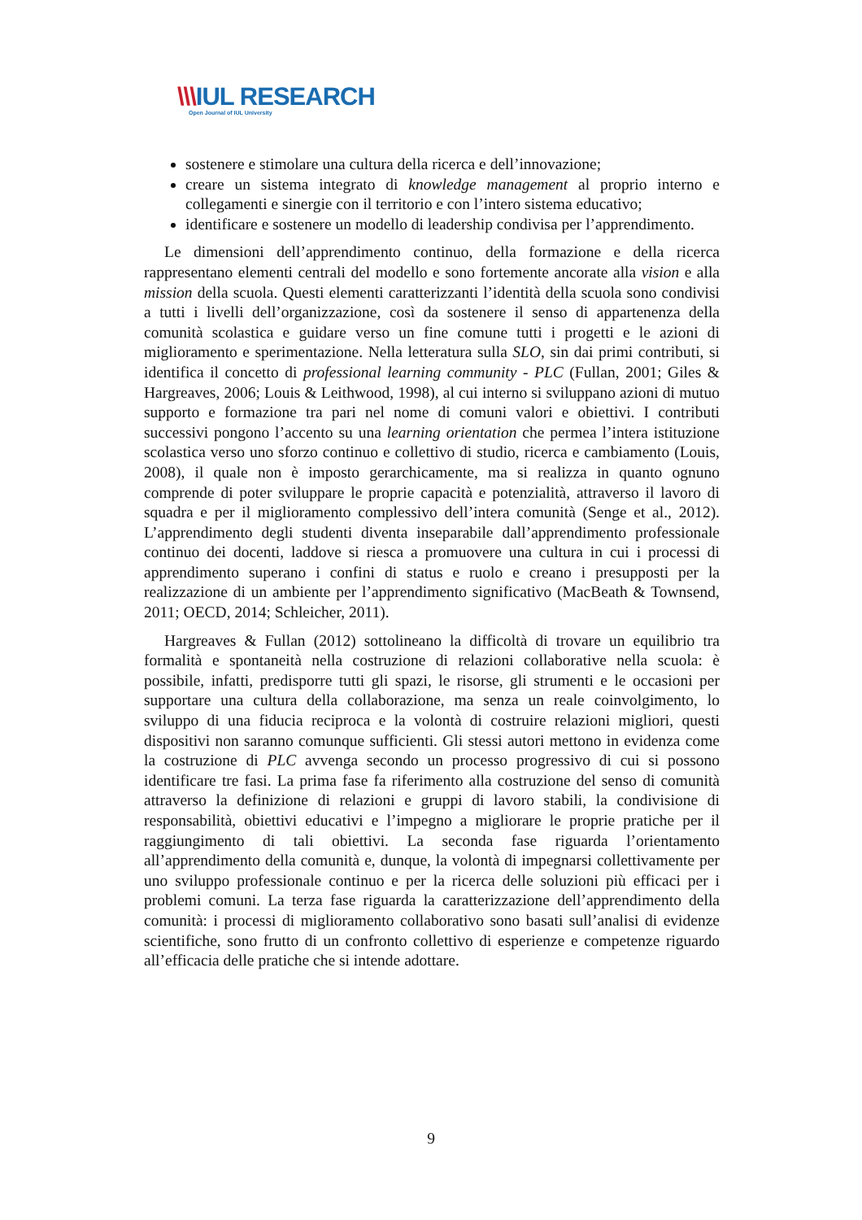\\\IUL RESEARCH
Open Journal of IUL University
sostenere e stimolare una cultura della ricerca e dell’innovazione;
creare un sistema integrato di knowledge management al proprio interno e collegamenti e sinergie con il territorio e con l’intero sistema educativo;
identificare e sostenere un modello di leadership condivisa per l’apprendimento.
Le dimensioni dell’apprendimento continuo, della formazione e della ricerca rappresentano elementi centrali del modello e sono fortemente ancorate alla vision e alla mission della scuola. Questi elementi caratterizzanti l’identità della scuola sono condivisi a tutti i livelli dell’organizzazione, così da sostenere il senso di appartenenza della comunità scolastica e guidare verso un fine comune tutti i progetti e le azioni di miglioramento e sperimentazione. Nella letteratura sulla SLO, sin dai primi contributi, si identifica il concetto di professional learning community - PLC (Fullan, 2001; Giles & Hargreaves, 2006; Louis & Leithwood, 1998), al cui interno si sviluppano azioni di mutuo supporto e formazione tra pari nel nome di comuni valori e obiettivi. I contributi successivi pongono l’accento su una learning orientation che permea l’intera istituzione scolastica verso uno sforzo continuo e collettivo di studio, ricerca e cambiamento (Louis, 2008), il quale non è imposto gerarchicamente, ma si realizza in quanto ognuno comprende di poter sviluppare le proprie capacità e potenzialità, attraverso il lavoro di squadra e per il miglioramento complessivo dell’intera comunità (Senge et al., 2012). L’apprendimento degli studenti diventa inseparabile dall’apprendimento professionale continuo dei docenti, laddove si riesca a promuovere una cultura in cui i processi di apprendimento superano i confini di status e ruolo e creano i presupposti per la realizzazione di un ambiente per l’apprendimento significativo (MacBeath & Townsend, 2011; OECD, 2014; Schleicher, 2011).
Hargreaves & Fullan (2012) sottolineano la difficoltà di trovare un equilibrio tra formalità e spontaneità nella costruzione di relazioni collaborative nella scuola: è possibile, infatti, predisporre tutti gli spazi, le risorse, gli strumenti e le occasioni per supportare una cultura della collaborazione, ma senza un reale coinvolgimento, lo sviluppo di una fiducia reciproca e la volontà di costruire relazioni migliori, questi dispositivi non saranno comunque sufficienti. Gli stessi autori mettono in evidenza come la costruzione di PLC avvenga secondo un processo progressivo di cui si possono identificare tre fasi. La prima fase fa riferimento alla costruzione del senso di comunità attraverso la definizione di relazioni e gruppi di lavoro stabili, la condivisione di responsabilità, obiettivi educativi e l’impegno a migliorare le proprie pratiche per il raggiungimento di tali obiettivi. La seconda fase riguarda l’orientamento all’apprendimento della comunità e, dunque, la volontà di impegnarsi collettivamente per uno sviluppo professionale continuo e per la ricerca delle soluzioni più efficaci per i problemi comuni. La terza fase riguarda la caratterizzazione dell’apprendimento della comunità: i processi di miglioramento collaborativo sono basati sull’analisi di evidenze scientifiche, sono frutto di un confronto collettivo di esperienze e competenze riguardo all’efficacia delle pratiche che si intende adottare.
9